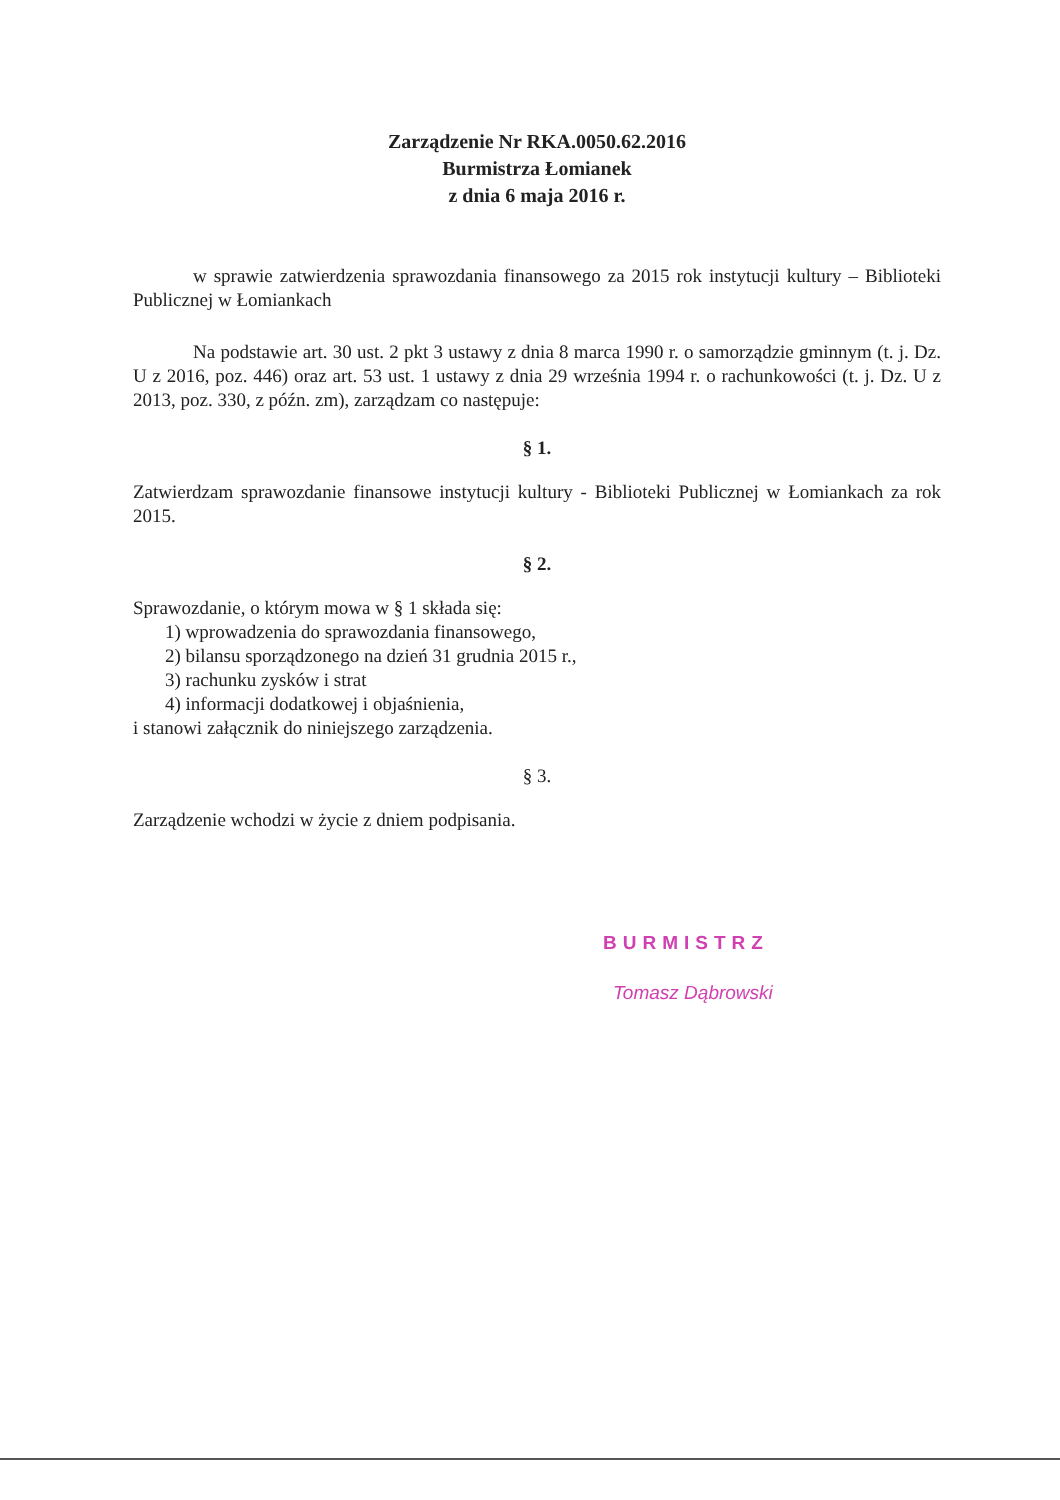Zarządzenie Nr RKA.0050.62.2016
Burmistrza Łomianek
z dnia 6 maja 2016 r.
w sprawie zatwierdzenia sprawozdania finansowego za 2015 rok instytucji kultury – Biblioteki Publicznej w Łomiankach
Na podstawie art. 30 ust. 2 pkt 3 ustawy z dnia 8 marca 1990 r. o samorządzie gminnym (t. j. Dz. U z 2016, poz. 446) oraz art. 53 ust. 1 ustawy z dnia 29 września 1994 r. o rachunkowości (t. j. Dz. U z 2013, poz. 330, z późn. zm), zarządzam co następuje:
§ 1.
Zatwierdzam sprawozdanie finansowe instytucji kultury - Biblioteki Publicznej w Łomiankach za rok 2015.
§ 2.
Sprawozdanie, o którym mowa w § 1 składa się:
1) wprowadzenia do sprawozdania finansowego,
2) bilansu sporządzonego na dzień 31 grudnia 2015 r.,
3) rachunku zysków i strat
4) informacji dodatkowej i objaśnienia,
i stanowi załącznik do niniejszego zarządzenia.
§ 3.
Zarządzenie wchodzi w życie z dniem podpisania.
BURMISTRZ
Tomasz Dąbrowski